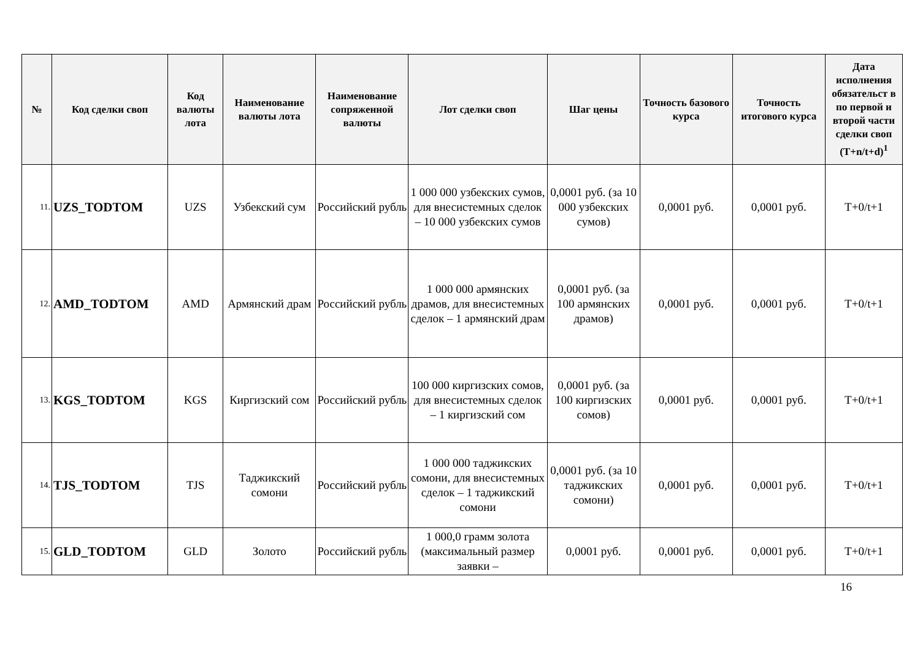| № | Код сделки своп | Код валюты лота | Наименование валюты лота | Наименование сопряженной валюты | Лот сделки своп | Шаг цены | Точность базового курса | Точность итогового курса | Дата исполнения обязательст в по первой и второй части сделки своп (T+n/t+d)<sup>1</sup> |
| --- | --- | --- | --- | --- | --- | --- | --- | --- | --- |
| 11. | UZS_TODTOM | UZS | Узбекский сум | Российский рубль | 1 000 000 узбекских сумов, для внесистемных сделок – 10 000 узбекских сумов | 0,0001 руб. (за 10 000 узбекских сумов) | 0,0001 руб. | 0,0001 руб. | T+0/t+1 |
| 12. | AMD_TODTOM | AMD | Армянский драм | Российский рубль | 1 000 000 армянских драмов, для внесистемных сделок – 1 армянский драм | 0,0001 руб. (за 100 армянских драмов) | 0,0001 руб. | 0,0001 руб. | T+0/t+1 |
| 13. | KGS_TODTOM | KGS | Киргизский сом | Российский рубль | 100 000 киргизских сомов, для внесистемных сделок – 1 киргизский сом | 0,0001 руб. (за 100 киргизских сомов) | 0,0001 руб. | 0,0001 руб. | T+0/t+1 |
| 14. | TJS_TODTOM | TJS | Таджикский сомони | Российский рубль | 1 000 000 таджикских сомони, для внесистемных сделок – 1 таджикский сомони | 0,0001 руб. (за 10 таджикских сомони) | 0,0001 руб. | 0,0001 руб. | T+0/t+1 |
| 15. | GLD_TODTOM | GLD | Золото | Российский рубль | 1 000,0 грамм золота (максимальный размер заявки – | 0,0001 руб. | 0,0001 руб. | 0,0001 руб. | T+0/t+1 |
16